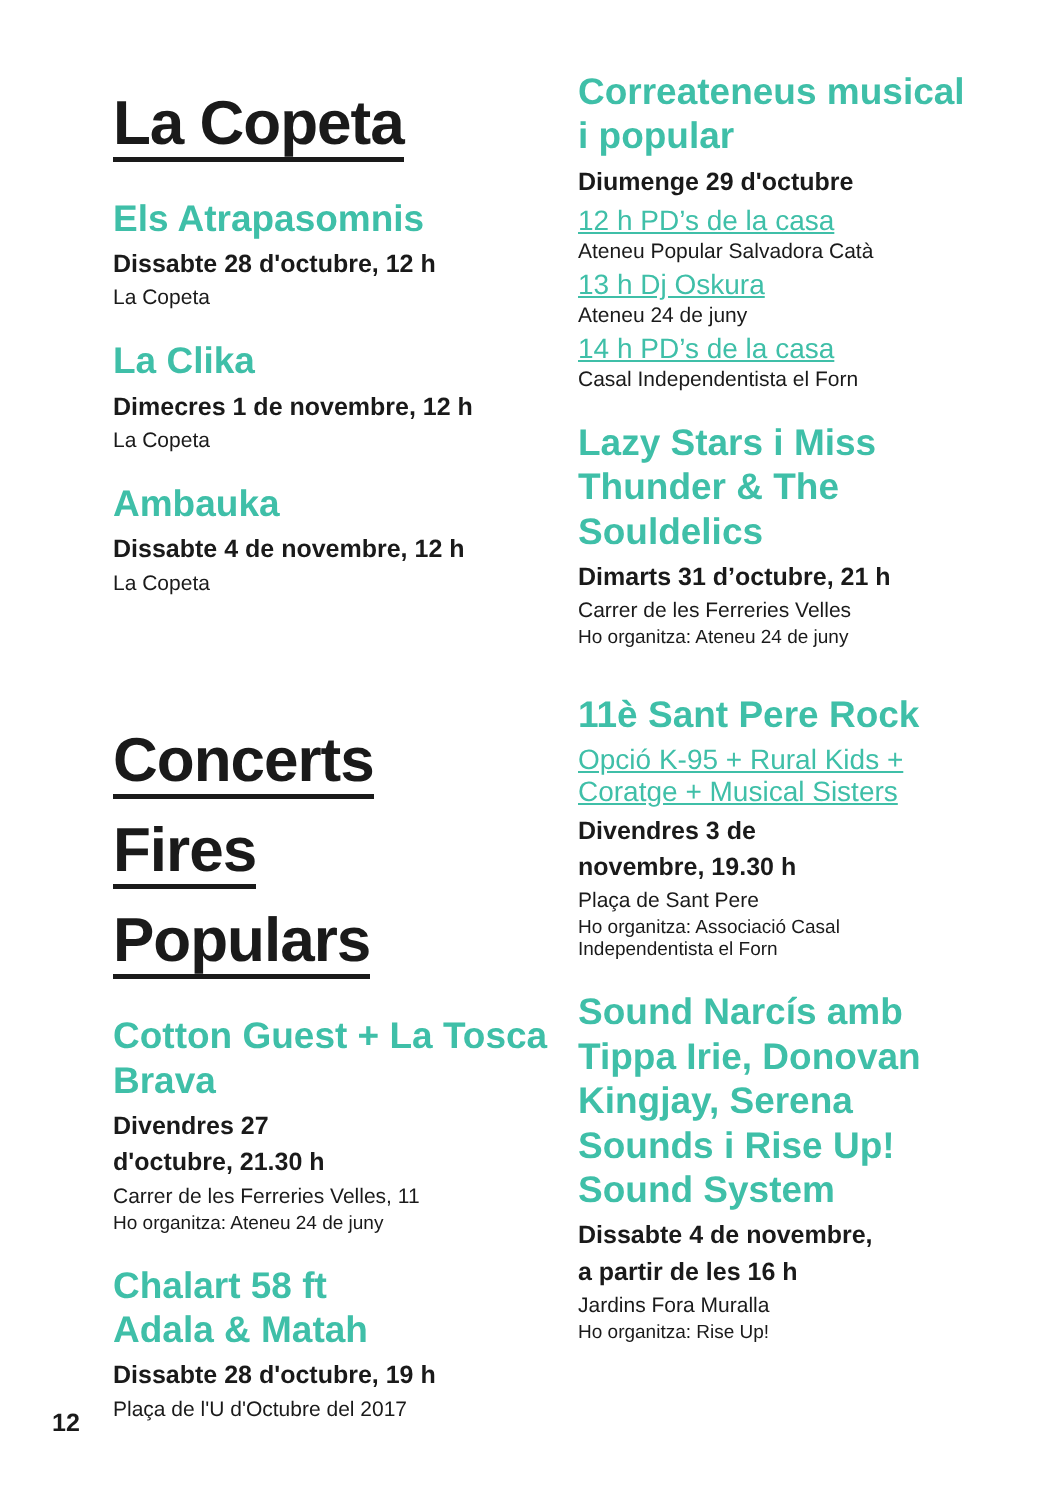La Copeta
Els Atrapasomnis
Dissabte 28 d'octubre, 12 h
La Copeta
La Clika
Dimecres 1 de novembre, 12 h
La Copeta
Ambauka
Dissabte 4 de novembre, 12 h
La Copeta
Concerts
Fires
Populars
Cotton Guest + La Tosca Brava
Divendres 27
d'octubre, 21.30 h
Carrer de les Ferreries Velles, 11
Ho organitza: Ateneu 24 de juny
Chalart 58 ft
Adala & Matah
Dissabte 28 d'octubre, 19 h
Plaça de l'U d'Octubre del 2017
Correateneus musical i popular
Diumenge 29 d'octubre
12 h PD’s de la casa
Ateneu Popular Salvadora Catà
13 h Dj Oskura
Ateneu 24 de juny
14 h PD’s de la casa
Casal Independentista el Forn
Lazy Stars i Miss Thunder & The Souldelics
Dimarts 31 d’octubre, 21 h
Carrer de les Ferreries Velles
Ho organitza: Ateneu 24 de juny
11è Sant Pere Rock
Opció K-95 + Rural Kids + Coratge + Musical Sisters
Divendres 3 de
novembre, 19.30 h
Plaça de Sant Pere
Ho organitza: Associació Casal Independentista el Forn
Sound Narcís amb Tippa Irie, Donovan Kingjay, Serena Sounds i Rise Up! Sound System
Dissabte 4 de novembre,
a partir de les 16 h
Jardins Fora Muralla
Ho organitza: Rise Up!
12